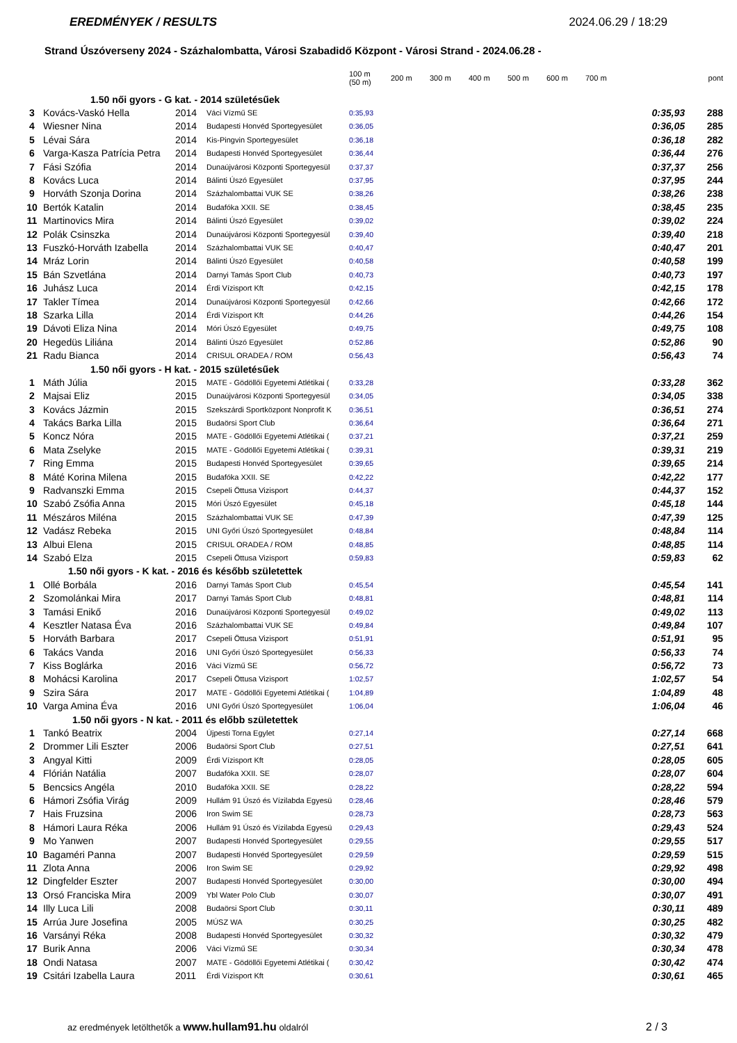EREDMÉNYEK / RESULTS 2024.06.29 / 18:29
Strand Úszóverseny 2024 - Százhalombatta, Városi Szabadidő Központ - Városi Strand - 2024.06.28 -
| | | | | 100 m (50 m) | 200 m | 300 m | 400 m | 500 m | 600 m | 700 m | | pont |
| --- | --- | --- | --- | --- | --- | --- | --- | --- | --- | --- | --- | --- |
| 1.50 női gyors - G kat. - 2014 születésűek | | | | | | | | | | | | |
| 3 | Kovács-Vaskó Hella | 2014 | Váci Vízmű SE | 0:35,93 | | | | | | | 0:35,93 | 288 |
| 4 | Wiesner Nina | 2014 | Budapesti Honvéd Sportegyesület | 0:36,05 | | | | | | | 0:36,05 | 285 |
| 5 | Lévai Sára | 2014 | Kis-Pingvin Sportegyesület | 0:36,18 | | | | | | | 0:36,18 | 282 |
| 6 | Varga-Kasza Patrícia Petra | 2014 | Budapesti Honvéd Sportegyesület | 0:36,44 | | | | | | | 0:36,44 | 276 |
| 7 | Fási Szófia | 2014 | Dunaújvárosi Központi Sportegyesül | 0:37,37 | | | | | | | 0:37,37 | 256 |
| 8 | Kovács Luca | 2014 | Bálinti Úszó Egyesület | 0:37,95 | | | | | | | 0:37,95 | 244 |
| 9 | Horváth Szonja Dorina | 2014 | Százhalombattai VUK SE | 0:38,26 | | | | | | | 0:38,26 | 238 |
| 10 | Bertók Katalin | 2014 | Budafóka XXII. SE | 0:38,45 | | | | | | | 0:38,45 | 235 |
| 11 | Martinovics Mira | 2014 | Bálinti Úszó Egyesület | 0:39,02 | | | | | | | 0:39,02 | 224 |
| 12 | Polák Csinszka | 2014 | Dunaújvárosi Központi Sportegyesül | 0:39,40 | | | | | | | 0:39,40 | 218 |
| 13 | Fuszkó-Horváth Izabella | 2014 | Százhalombattai VUK SE | 0:40,47 | | | | | | | 0:40,47 | 201 |
| 14 | Mráz Lorin | 2014 | Bálinti Úszó Egyesület | 0:40,58 | | | | | | | 0:40,58 | 199 |
| 15 | Bán Szvetlána | 2014 | Darnyi Tamás Sport Club | 0:40,73 | | | | | | | 0:40,73 | 197 |
| 16 | Juhász Luca | 2014 | Érdi Vízisport Kft | 0:42,15 | | | | | | | 0:42,15 | 178 |
| 17 | Takler Tímea | 2014 | Dunaújvárosi Központi Sportegyesül | 0:42,66 | | | | | | | 0:42,66 | 172 |
| 18 | Szarka Lilla | 2014 | Érdi Vízisport Kft | 0:44,26 | | | | | | | 0:44,26 | 154 |
| 19 | Dávoti Eliza Nina | 2014 | Móri Úszó Egyesület | 0:49,75 | | | | | | | 0:49,75 | 108 |
| 20 | Hegedüs Liliána | 2014 | Bálinti Úszó Egyesület | 0:52,86 | | | | | | | 0:52,86 | 90 |
| 21 | Radu Bianca | 2014 | CRISUL ORADEA / ROM | 0:56,43 | | | | | | | 0:56,43 | 74 |
| 1.50 női gyors - H kat. - 2015 születésűek | | | | | | | | | | | | |
| 1 | Máth Júlia | 2015 | MATE - Gödöllői Egyetemi Atlétikai ( | 0:33,28 | | | | | | | 0:33,28 | 362 |
| 2 | Majsai Eliz | 2015 | Dunaújvárosi Központi Sportegyesül | 0:34,05 | | | | | | | 0:34,05 | 338 |
| 3 | Kovács Jázmin | 2015 | Szekszárdi Sportközpont Nonprofit K | 0:36,51 | | | | | | | 0:36,51 | 274 |
| 4 | Takács Barka Lilla | 2015 | Budaörsi Sport Club | 0:36,64 | | | | | | | 0:36,64 | 271 |
| 5 | Koncz Nóra | 2015 | MATE - Gödöllői Egyetemi Atlétikai ( | 0:37,21 | | | | | | | 0:37,21 | 259 |
| 6 | Mata Zselyke | 2015 | MATE - Gödöllői Egyetemi Atlétikai ( | 0:39,31 | | | | | | | 0:39,31 | 219 |
| 7 | Ring Emma | 2015 | Budapesti Honvéd Sportegyesület | 0:39,65 | | | | | | | 0:39,65 | 214 |
| 8 | Máté Korina Milena | 2015 | Budafóka XXII. SE | 0:42,22 | | | | | | | 0:42,22 | 177 |
| 9 | Radvanszki Emma | 2015 | Csepeli Öttusa Vizisport | 0:44,37 | | | | | | | 0:44,37 | 152 |
| 10 | Szabó Zsófia Anna | 2015 | Móri Úszó Egyesület | 0:45,18 | | | | | | | 0:45,18 | 144 |
| 11 | Mészáros Miléna | 2015 | Százhalombattai VUK SE | 0:47,39 | | | | | | | 0:47,39 | 125 |
| 12 | Vadász Rebeka | 2015 | UNI Győri Úszó Sportegyesület | 0:48,84 | | | | | | | 0:48,84 | 114 |
| 13 | Albui Elena | 2015 | CRISUL ORADEA / ROM | 0:48,85 | | | | | | | 0:48,85 | 114 |
| 14 | Szabó Elza | 2015 | Csepeli Öttusa Vizisport | 0:59,83 | | | | | | | 0:59,83 | 62 |
| 1.50 női gyors - K kat. - 2016 és később születettek | | | | | | | | | | | | |
| 1 | Ollé Borbála | 2016 | Darnyi Tamás Sport Club | 0:45,54 | | | | | | | 0:45,54 | 141 |
| 2 | Szomolánkai Mira | 2017 | Darnyi Tamás Sport Club | 0:48,81 | | | | | | | 0:48,81 | 114 |
| 3 | Tamási Enikő | 2016 | Dunaújvárosi Központi Sportegyesül | 0:49,02 | | | | | | | 0:49,02 | 113 |
| 4 | Kesztler Natasa Éva | 2016 | Százhalombattai VUK SE | 0:49,84 | | | | | | | 0:49,84 | 107 |
| 5 | Horváth Barbara | 2017 | Csepeli Öttusa Vizisport | 0:51,91 | | | | | | | 0:51,91 | 95 |
| 6 | Takács Vanda | 2016 | UNI Győri Úszó Sportegyesület | 0:56,33 | | | | | | | 0:56,33 | 74 |
| 7 | Kiss Boglárka | 2016 | Váci Vízmű SE | 0:56,72 | | | | | | | 0:56,72 | 73 |
| 8 | Mohácsi Karolina | 2017 | Csepeli Öttusa Vizisport | 1:02,57 | | | | | | | 1:02,57 | 54 |
| 9 | Szira Sára | 2017 | MATE - Gödöllői Egyetemi Atlétikai ( | 1:04,89 | | | | | | | 1:04,89 | 48 |
| 10 | Varga Amina Éva | 2016 | UNI Győri Úszó Sportegyesület | 1:06,04 | | | | | | | 1:06,04 | 46 |
| 1.50 női gyors - N kat. - 2011 és előbb születettek | | | | | | | | | | | | |
| 1 | Tankó Beatrix | 2004 | Újpesti Torna Egylet | 0:27,14 | | | | | | | 0:27,14 | 668 |
| 2 | Drommer Lili Eszter | 2006 | Budaörsi Sport Club | 0:27,51 | | | | | | | 0:27,51 | 641 |
| 3 | Angyal Kitti | 2009 | Érdi Vízisport Kft | 0:28,05 | | | | | | | 0:28,05 | 605 |
| 4 | Flórián Natália | 2007 | Budafóka XXII. SE | 0:28,07 | | | | | | | 0:28,07 | 604 |
| 5 | Bencsics Angéla | 2010 | Budafóka XXII. SE | 0:28,22 | | | | | | | 0:28,22 | 594 |
| 6 | Hámori Zsófia Virág | 2009 | Hullám 91 Úszó és Vízilabda Egyesü | 0:28,46 | | | | | | | 0:28,46 | 579 |
| 7 | Hais Fruzsina | 2006 | Iron Swim SE | 0:28,73 | | | | | | | 0:28,73 | 563 |
| 8 | Hámori Laura Réka | 2006 | Hullám 91 Úszó és Vízilabda Egyesü | 0:29,43 | | | | | | | 0:29,43 | 524 |
| 9 | Mo Yanwen | 2007 | Budapesti Honvéd Sportegyesület | 0:29,55 | | | | | | | 0:29,55 | 517 |
| 10 | Bagaméri Panna | 2007 | Budapesti Honvéd Sportegyesület | 0:29,59 | | | | | | | 0:29,59 | 515 |
| 11 | Zlota Anna | 2006 | Iron Swim SE | 0:29,92 | | | | | | | 0:29,92 | 498 |
| 12 | Dingfelder Eszter | 2007 | Budapesti Honvéd Sportegyesület | 0:30,00 | | | | | | | 0:30,00 | 494 |
| 13 | Orsó Franciska Mira | 2009 | Ybl Water Polo Club | 0:30,07 | | | | | | | 0:30,07 | 491 |
| 14 | Illy Luca Lili | 2008 | Budaörsi Sport Club | 0:30,11 | | | | | | | 0:30,11 | 489 |
| 15 | Arrúa Jure Josefina | 2005 | MÚSZ WA | 0:30,25 | | | | | | | 0:30,25 | 482 |
| 16 | Varsányi Réka | 2008 | Budapesti Honvéd Sportegyesület | 0:30,32 | | | | | | | 0:30,32 | 479 |
| 17 | Burik Anna | 2006 | Váci Vízmű SE | 0:30,34 | | | | | | | 0:30,34 | 478 |
| 18 | Ondi Natasa | 2007 | MATE - Gödöllői Egyetemi Atlétikai ( | 0:30,42 | | | | | | | 0:30,42 | 474 |
| 19 | Csitári Izabella Laura | 2011 | Érdi Vízisport Kft | 0:30,61 | | | | | | | 0:30,61 | 465 |
az eredmények letölthetők a www.hullam91.hu oldalról 2 / 3